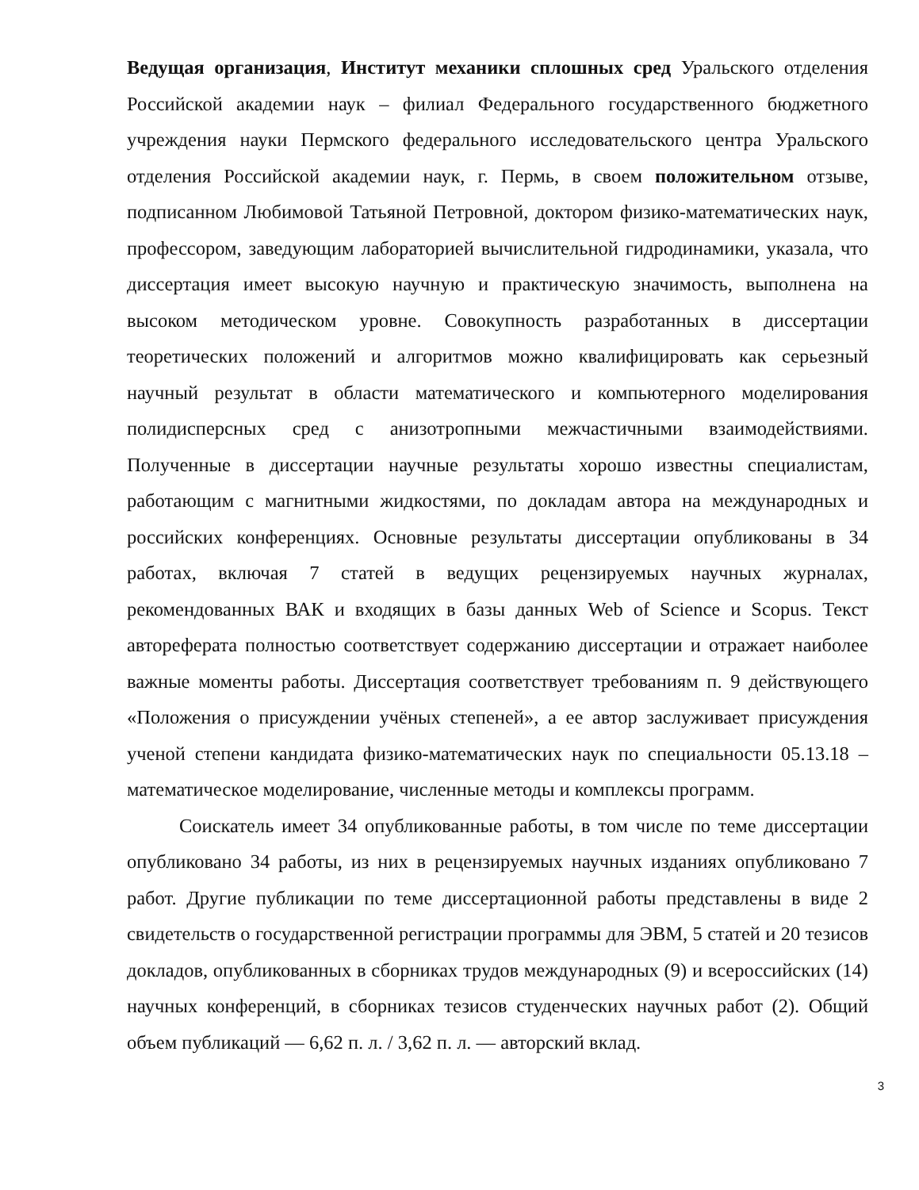Ведущая организация, Институт механики сплошных сред Уральского отделения Российской академии наук – филиал Федерального государственного бюджетного учреждения науки Пермского федерального исследовательского центра Уральского отделения Российской академии наук, г. Пермь, в своем положительном отзыве, подписанном Любимовой Татьяной Петровной, доктором физико-математических наук, профессором, заведующим лабораторией вычислительной гидродинамики, указала, что диссертация имеет высокую научную и практическую значимость, выполнена на высоком методическом уровне. Совокупность разработанных в диссертации теоретических положений и алгоритмов можно квалифицировать как серьезный научный результат в области математического и компьютерного моделирования полидисперсных сред с анизотропными межчастичными взаимодействиями. Полученные в диссертации научные результаты хорошо известны специалистам, работающим с магнитными жидкостями, по докладам автора на международных и российских конференциях. Основные результаты диссертации опубликованы в 34 работах, включая 7 статей в ведущих рецензируемых научных журналах, рекомендованных ВАК и входящих в базы данных Web of Science и Scopus. Текст автореферата полностью соответствует содержанию диссертации и отражает наиболее важные моменты работы. Диссертация соответствует требованиям п. 9 действующего «Положения о присуждении учёных степеней», а ее автор заслуживает присуждения ученой степени кандидата физико-математических наук по специальности 05.13.18 – математическое моделирование, численные методы и комплексы программ.
Соискатель имеет 34 опубликованные работы, в том числе по теме диссертации опубликовано 34 работы, из них в рецензируемых научных изданиях опубликовано 7 работ. Другие публикации по теме диссертационной работы представлены в виде 2 свидетельств о государственной регистрации программы для ЭВМ, 5 статей и 20 тезисов докладов, опубликованных в сборниках трудов международных (9) и всероссийских (14) научных конференций, в сборниках тезисов студенческих научных работ (2). Общий объем публикаций — 6,62 п. л. / 3,62 п. л. — авторский вклад.
3